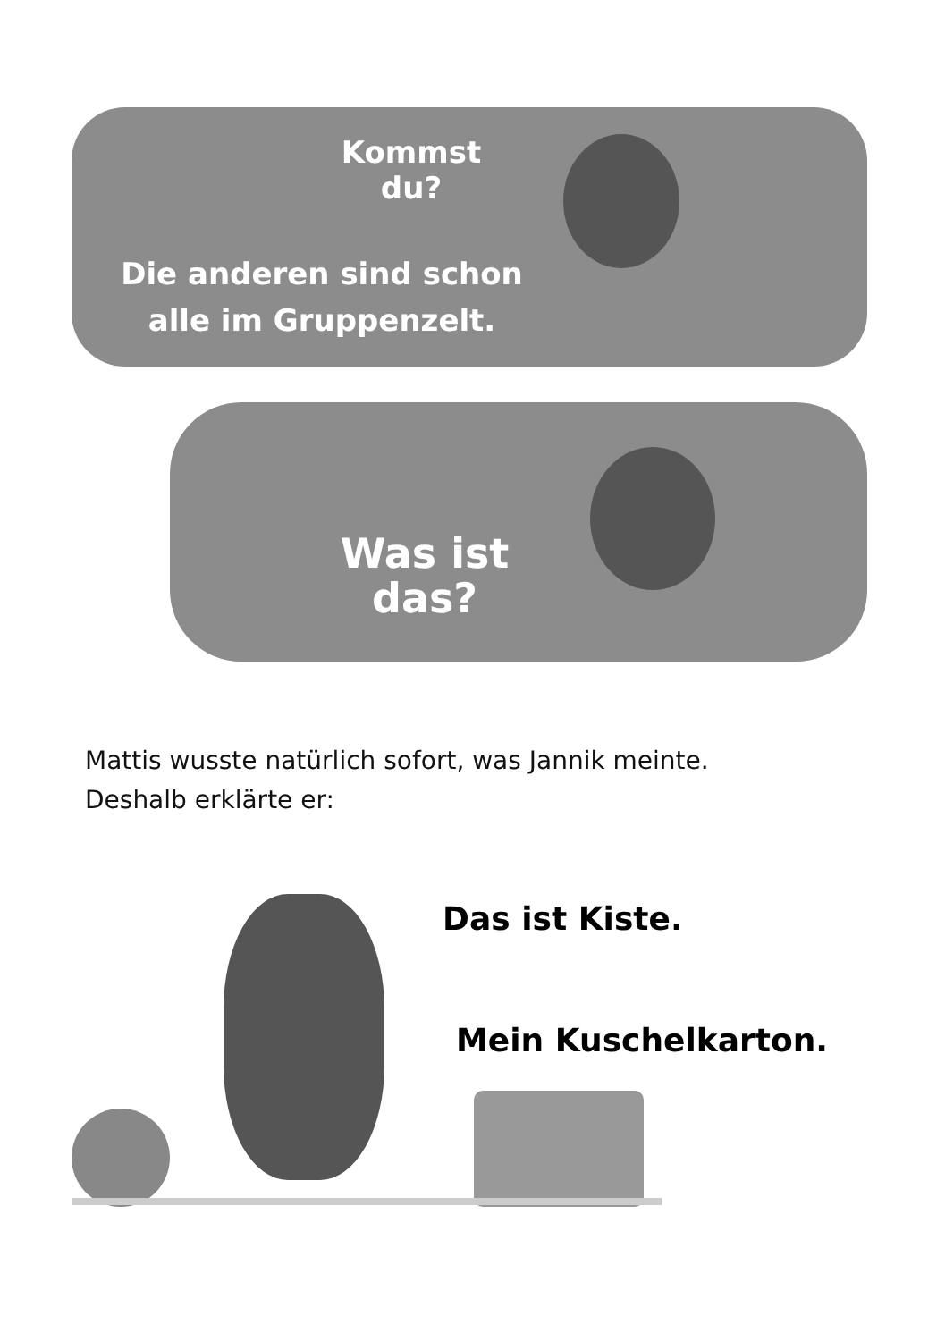Kommst du?
Die anderen sind schon alle im Gruppenzelt.
Was ist das?
Mattis wusste natürlich sofort, was Jannik meinte.
Deshalb erklärte er:
Das ist Kiste.
Mein Kuschelkarton.